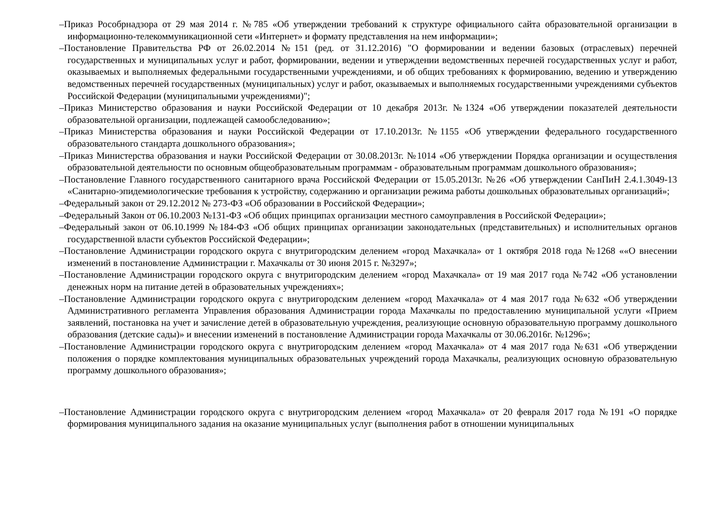–Приказ Рособрнадзора от 29 мая 2014 г. №785 «Об утверждении требований к структуре официального сайта образовательной организации в информационно-телекоммуникационной сети «Интернет» и формату представления на нем информации»;
–Постановление Правительства РФ от 26.02.2014 №151 (ред. от 31.12.2016) "О формировании и ведении базовых (отраслевых) перечней государственных и муниципальных услуг и работ, формировании, ведении и утверждении ведомственных перечней государственных услуг и работ, оказываемых и выполняемых федеральными государственными учреждениями, и об общих требованиях к формированию, ведению и утверждению ведомственных перечней государственных (муниципальных) услуг и работ, оказываемых и выполняемых государственными учреждениями субъектов Российской Федерации (муниципальными учреждениями)";
–Приказ Министерство образования и науки Российской Федерации от 10 декабря 2013г. №1324 «Об утверждении показателей деятельности образовательной организации, подлежащей самообследованию»;
–Приказ Министерства образования и науки Российской Федерации от 17.10.2013г. №1155 «Об утверждении федерального государственного образовательного стандарта дошкольного образования»;
–Приказ Министерства образования и науки Российской Федерации от 30.08.2013г. №1014 «Об утверждении Порядка организации и осуществления образовательной деятельности по основным общеобразовательным программам - образовательным программам дошкольного образования»;
–Постановление Главного государственного санитарного врача Российской Федерации от 15.05.2013г. №26 «Об утверждении СанПиН 2.4.1.3049-13 «Санитарно-эпидемиологические требования к устройству, содержанию и организации режима работы дошкольных образовательных организаций»;
–Федеральный закон от 29.12.2012 № 273-ФЗ «Об образовании в Российской Федерации»;
–Федеральный Закон от 06.10.2003 №131-ФЗ «Об общих принципах организации местного самоуправления в Российской Федерации»;
–Федеральный закон от 06.10.1999 №184-ФЗ «Об общих принципах организации законодательных (представительных) и исполнительных органов государственной власти субъектов Российской Федерации»;
–Постановление Администрации городского округа с внутригородским делением «город Махачкала» от 1 октября 2018 года №1268 ««О внесении изменений в постановление Администрации г. Махачкалы от 30 июня 2015 г. №3297»;
–Постановление Администрации городского округа с внутригородским делением «город Махачкала» от 19 мая 2017 года №742 «Об установлении денежных норм на питание детей в образовательных учреждениях»;
–Постановление Администрации городского округа с внутригородским делением «город Махачкала» от 4 мая 2017 года №632 «Об утверждении Административного регламента Управления образования Администрации города Махачкалы по предоставлению муниципальной услуги «Прием заявлений, постановка на учет и зачисление детей в образовательную учреждения, реализующие основную образовательную программу дошкольного образования (детские сады)» и внесении изменений в постановление Администрации города Махачкалы от 30.06.2016г. №1296»;
–Постановление Администрации городского округа с внутригородским делением «город Махачкала» от 4 мая 2017 года №631 «Об утверждении положения о порядке комплектования муниципальных образовательных учреждений города Махачкалы, реализующих основную образовательную программу дошкольного образования»;
–Постановление Администрации городского округа с внутригородским делением «город Махачкала» от 20 февраля 2017 года №191 «О порядке формирования муниципального задания на оказание муниципальных услуг (выполнения работ в отношении муниципальных